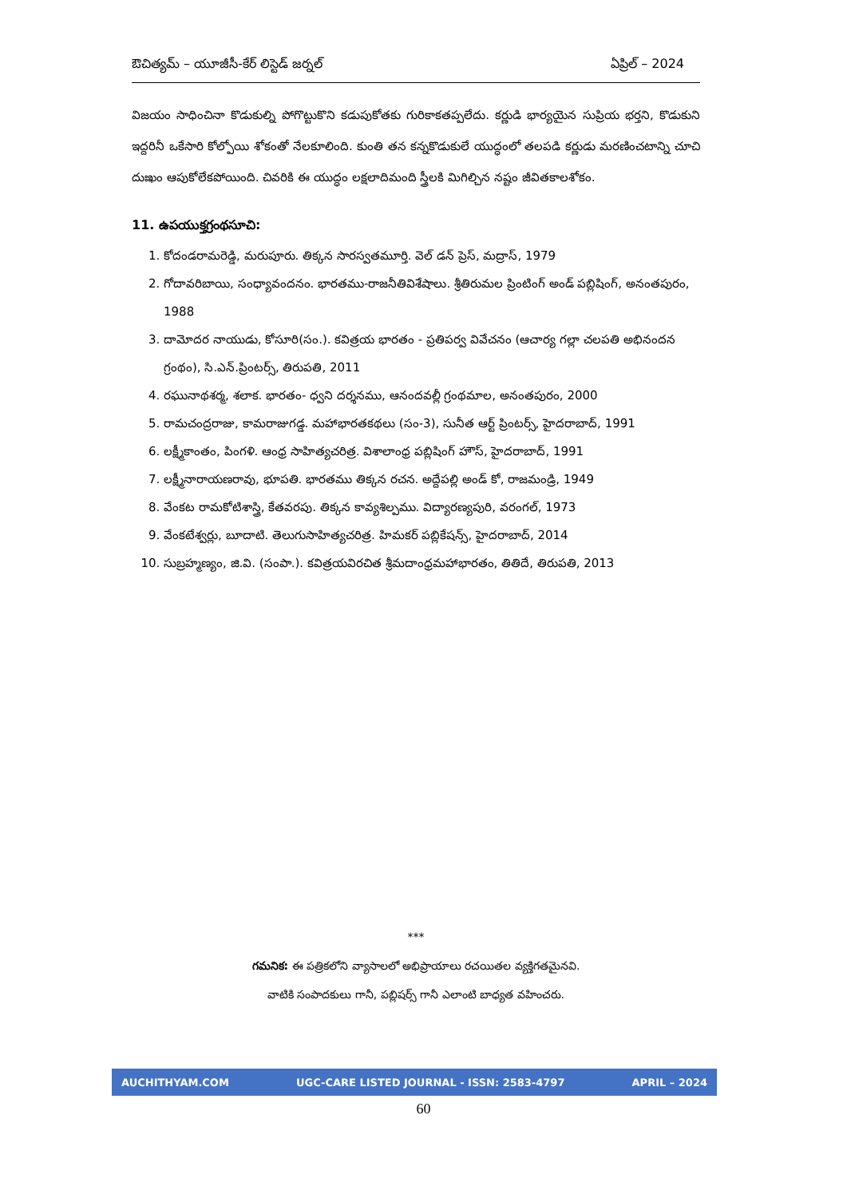ఔచిత్యమ్ – యూజీసీ-కేర్ లిస్టెడ్ జర్నల్ ఏప్రిల్ – 2024
విజయం సాధించినా కొడుకుల్ని పోగొట్టుకొని కడుపుకోతకు గురికాకతప్పలేదు. కర్ణుడి భార్యయైన సుప్రియ భర్తని, కొడుకుని ఇద్దరినీ ఒకేసారి కోల్పోయి శోకంతో నేలకూలింది. కుంతి తన కన్నకొడుకులే యుద్ధంలో తలపడి కర్ణుడు మరణించటాన్ని చూచి దుఃఖం ఆపుకోలేకపోయింది. చివరికి ఈ యుద్ధం లక్షలాదిమంది స్త్రీలకి మిగిల్చిన నష్టం జీవితకాలశోకం.
11. ఉపయుక్తగ్రంథసూచి:
1. కోదండరామరెడ్డి, మరుపూరు. తిక్కన సారస్వతమూర్తి. వెల్ డన్ ప్రెస్, మద్రాస్, 1979
2. గోదావరిబాయి, సంధ్యావందనం. భారతము-రాజనీతివిశేషాలు. శ్రీతిరుమల ప్రింటింగ్ అండ్ పబ్లిషింగ్, అనంతపురం, 1988
3. దామోదర నాయుడు, కోసూరి(సం.). కవిత్రయ భారతం - ప్రతిపర్వ వివేచనం (ఆచార్య గల్లా చలపతి అభినందన గ్రంథం), సి.ఎన్.ప్రింటర్స్, తిరుపతి, 2011
4. రఘునాథశర్మ, శలాక. భారతం- ధ్వని దర్శనము, ఆనందవల్లీ గ్రంథమాల, అనంతపురం, 2000
5. రామచంద్రరాజు, కామరాజుగడ్డ. మహాభారతకథలు (సం-3), సునీత ఆర్ట్ ప్రింటర్స్, హైదరాబాద్, 1991
6. లక్ష్మీకాంతం, పింగళి. ఆంధ్ర సాహిత్యచరిత్ర. విశాలాంధ్ర పబ్లిషింగ్ హౌస్, హైదరాబాద్, 1991
7. లక్ష్మీనారాయణరావు, భూపతి. భారతము తిక్కన రచన. అద్దేపల్లి అండ్ కో, రాజమండ్రి, 1949
8. వేంకట రామకోటిశాస్త్రి, కేతవరపు. తిక్కన కావ్యశిల్పము. విద్యారణ్యపురి, వరంగల్, 1973
9. వేంకటేశ్వర్లు, బూదాటి. తెలుగుసాహిత్యచరిత్ర. హిమకర్ పబ్లికేషన్స్, హైదరాబాద్, 2014
10. సుబ్రహ్మణ్యం, జి.వి. (సంపా.). కవిత్రయవిరచిత శ్రీమదాంధ్రమహాభారతం, తితిదే, తిరుపతి, 2013
***
గమనిక: ఈ పత్రికలోని వ్యాసాలలో అభిప్రాయాలు రచయితల వ్యక్తిగతమైనవి.
వాటికి సంపాదకులు గానీ, పబ్లిషర్స్ గానీ ఎలాంటి బాధ్యత వహించరు.
AUCHITHYAM.COM UGC-CARE LISTED JOURNAL - ISSN: 2583-4797 APRIL – 2024
60